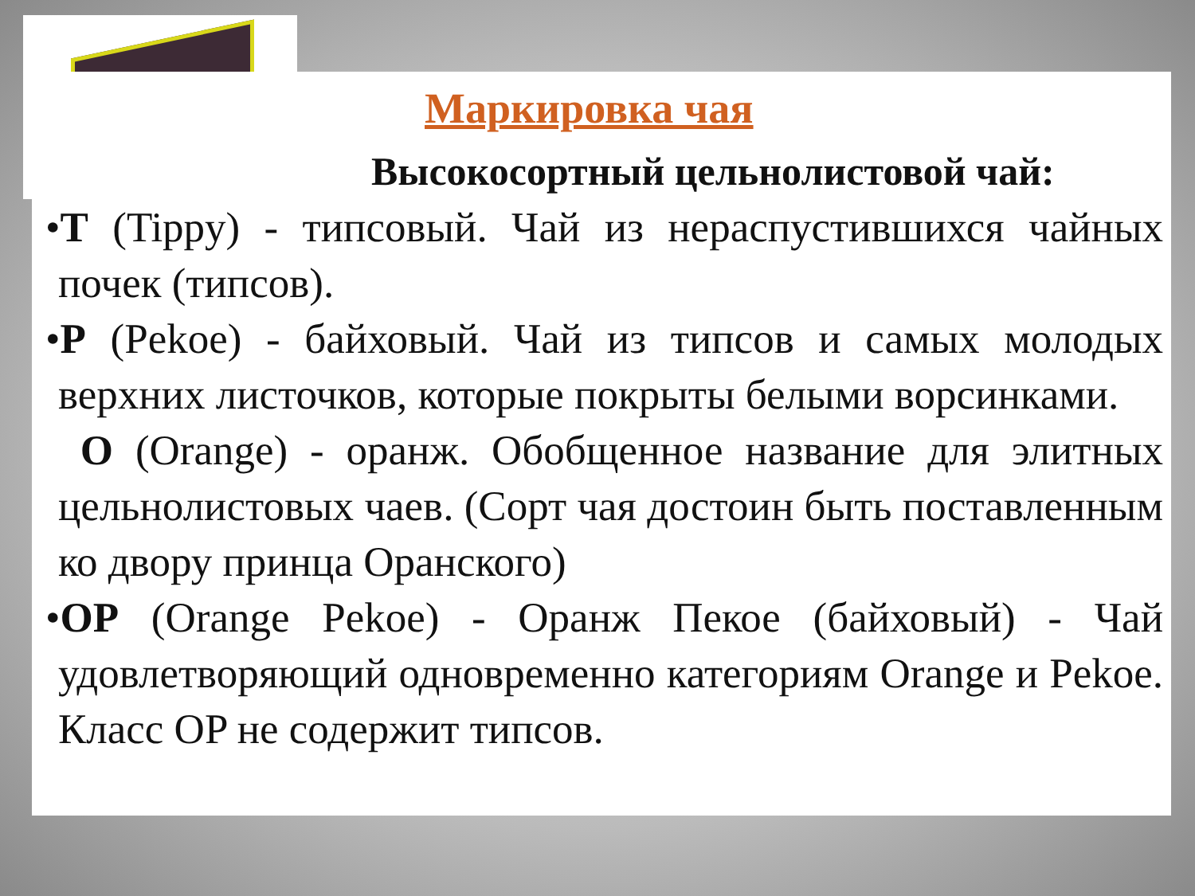Маркировка чая
Высокосортный цельнолистовой чай:
•T (Tippy) - типсовый. Чай из нераспустившихся чайных почек (типсов).
•P (Pekoe) - байховый. Чай из типсов и самых молодых верхних листочков, которые покрыты белыми ворсинками.
O (Orange) - оранж. Обобщенное название для элитных цельнолистовых чаев. (Сорт чая достоин быть поставленным ко двору принца Оранского)
•OP (Orange Pekoe) - Оранж Пекое (байховый) - Чай удовлетворяющий одновременно категориям Orange и Pekoe. Класс OP не содержит типсов.